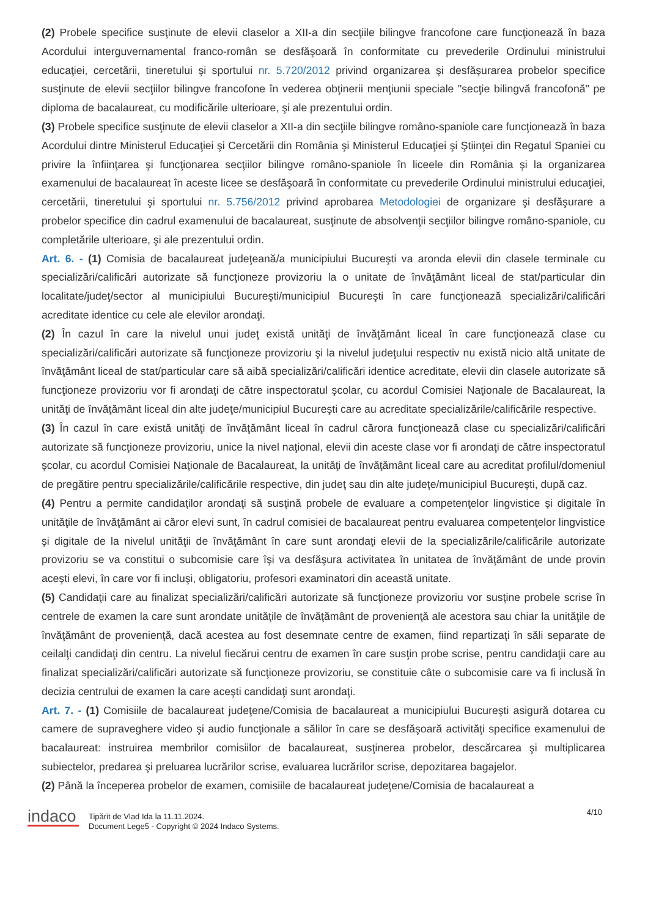(2) Probele specifice susţinute de elevii claselor a XII-a din secţiile bilingve francofone care funcţionează în baza Acordului interguvernamental franco-român se desfăşoară în conformitate cu prevederile Ordinului ministrului educaţiei, cercetării, tineretului şi sportului nr. 5.720/2012 privind organizarea şi desfăşurarea probelor specifice susţinute de elevii secţiilor bilingve francofone în vederea obţinerii menţiunii speciale "secţie bilingvă francofonă" pe diploma de bacalaureat, cu modificările ulterioare, şi ale prezentului ordin.
(3) Probele specifice susţinute de elevii claselor a XII-a din secţiile bilingve româno-spaniole care funcţionează în baza Acordului dintre Ministerul Educaţiei şi Cercetării din România şi Ministerul Educaţiei şi Ştiinţei din Regatul Spaniei cu privire la înfiinţarea şi funcţionarea secţiilor bilingve româno-spaniole în liceele din România şi la organizarea examenului de bacalaureat în aceste licee se desfăşoară în conformitate cu prevederile Ordinului ministrului educaţiei, cercetării, tineretului şi sportului nr. 5.756/2012 privind aprobarea Metodologiei de organizare şi desfăşurare a probelor specifice din cadrul examenului de bacalaureat, susţinute de absolvenţii secţiilor bilingve româno-spaniole, cu completările ulterioare, şi ale prezentului ordin.
Art. 6. - (1) Comisia de bacalaureat judeţeană/a municipiului Bucureşti va aronda elevii din clasele terminale cu specializări/calificări autorizate să funcţioneze provizoriu la o unitate de învăţământ liceal de stat/particular din localitate/judeţ/sector al municipiului Bucureşti/municipiul Bucureşti în care funcţionează specializări/calificări acreditate identice cu cele ale elevilor arondaţi.
(2) În cazul în care la nivelul unui judeţ există unităţi de învăţământ liceal în care funcţionează clase cu specializări/calificări autorizate să funcţioneze provizoriu şi la nivelul judeţului respectiv nu există nicio altă unitate de învăţământ liceal de stat/particular care să aibă specializări/calificări identice acreditate, elevii din clasele autorizate să funcţioneze provizoriu vor fi arondaţi de către inspectoratul şcolar, cu acordul Comisiei Naţionale de Bacalaureat, la unităţi de învăţământ liceal din alte judeţe/municipiul Bucureşti care au acreditate specializările/calificările respective.
(3) În cazul în care există unităţi de învăţământ liceal în cadrul cărora funcţionează clase cu specializări/calificări autorizate să funcţioneze provizoriu, unice la nivel naţional, elevii din aceste clase vor fi arondaţi de către inspectoratul şcolar, cu acordul Comisiei Naţionale de Bacalaureat, la unităţi de învăţământ liceal care au acreditat profilul/domeniul de pregătire pentru specializările/calificările respective, din judeţ sau din alte judeţe/municipiul Bucureşti, după caz.
(4) Pentru a permite candidaţilor arondaţi să susţină probele de evaluare a competenţelor lingvistice şi digitale în unităţile de învăţământ ai căror elevi sunt, în cadrul comisiei de bacalaureat pentru evaluarea competenţelor lingvistice şi digitale de la nivelul unităţii de învăţământ în care sunt arondaţi elevii de la specializările/calificările autorizate provizoriu se va constitui o subcomisie care îşi va desfăşura activitatea în unitatea de învăţământ de unde provin aceşti elevi, în care vor fi incluşi, obligatoriu, profesori examinatori din această unitate.
(5) Candidaţii care au finalizat specializări/calificări autorizate să funcţioneze provizoriu vor susţine probele scrise în centrele de examen la care sunt arondate unităţile de învăţământ de provenienţă ale acestora sau chiar la unităţile de învăţământ de provenienţă, dacă acestea au fost desemnate centre de examen, fiind repartizaţi în săli separate de ceilalţi candidaţi din centru. La nivelul fiecărui centru de examen în care susţin probe scrise, pentru candidaţii care au finalizat specializări/calificări autorizate să funcţioneze provizoriu, se constituie câte o subcomisie care va fi inclusă în decizia centrului de examen la care aceşti candidaţi sunt arondaţi.
Art. 7. - (1) Comisiile de bacalaureat judeţene/Comisia de bacalaureat a municipiului Bucureşti asigură dotarea cu camere de supraveghere video şi audio funcţionale a sălilor în care se desfăşoară activităţi specifice examenului de bacalaureat: instruirea membrilor comisiilor de bacalaureat, susţinerea probelor, descărcarea şi multiplicarea subiectelor, predarea şi preluarea lucrărilor scrise, evaluarea lucrărilor scrise, depozitarea bagajelor.
(2) Până la începerea probelor de examen, comisiile de bacalaureat judeţene/Comisia de bacalaureat a
indaco
Tipărit de Vlad Ida la 11.11.2024.
Document Lege5 - Copyright © 2024 Indaco Systems.
4/10